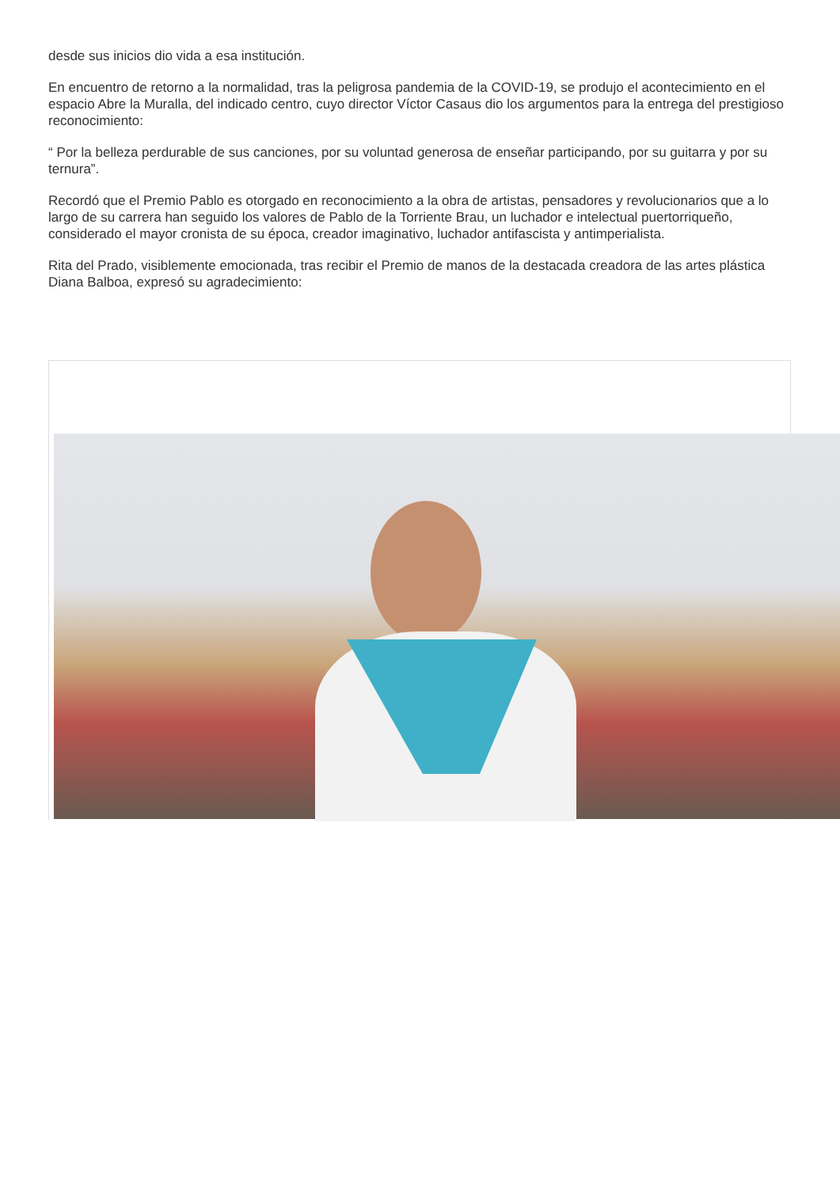desde sus inicios dio vida a esa institución.
En encuentro de retorno a la normalidad, tras la peligrosa pandemia de la COVID-19, se produjo el acontecimiento en el espacio Abre la Muralla, del indicado centro, cuyo director Víctor Casaus dio los argumentos para la entrega del prestigioso reconocimiento:
“ Por la belleza perdurable de sus canciones, por su voluntad generosa de enseñar participando, por su guitarra y por su ternura”.
Recordó que el Premio Pablo es otorgado en reconocimiento a la obra de artistas, pensadores y revolucionarios que a lo largo de su carrera han seguido los valores de Pablo de la Torriente Brau, un luchador e intelectual puertorriqueño, considerado el mayor cronista de su época, creador imaginativo, luchador antifascista y antimperialista.
Rita del Prado, visiblemente emocionada, tras recibir el Premio de manos de la destacada creadora de las artes plástica Diana Balboa, expresó su agradecimiento: